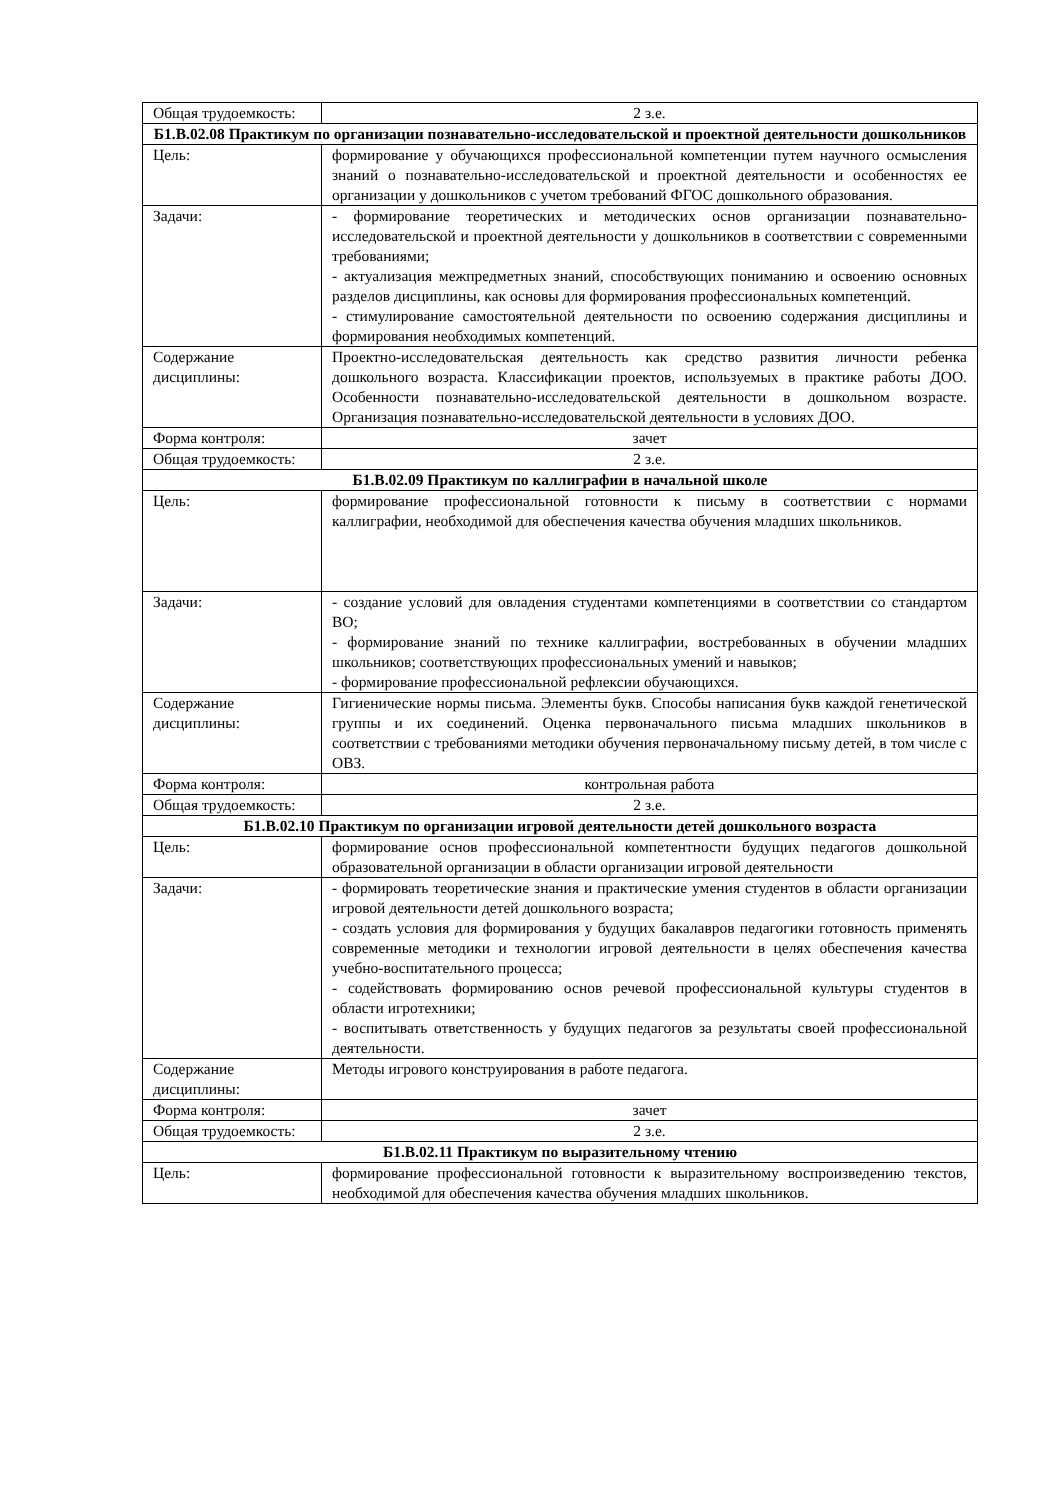| Общая трудоемкость: | 2 з.е. |
| Б1.В.02.08 Практикум по организации познавательно-исследовательской и проектной деятельности дошкольников | |
| Цель: | формирование у обучающихся профессиональной компетенции путем научного осмысления знаний о познавательно-исследовательской и проектной деятельности и особенностях ее организации у дошкольников с учетом требований ФГОС дошкольного образования. |
| Задачи: | - формирование теоретических и методических основ организации познавательно-исследовательской и проектной деятельности у дошкольников в соответствии с современными требованиями; - актуализация межпредметных знаний, способствующих пониманию и освоению основных разделов дисциплины, как основы для формирования профессиональных компетенций. - стимулирование самостоятельной деятельности по освоению содержания дисциплины и формирования необходимых компетенций. |
| Содержание дисциплины: | Проектно-исследовательская деятельность как средство развития личности ребенка дошкольного возраста. Классификации проектов, используемых в практике работы ДОО. Особенности познавательно-исследовательской деятельности в дошкольном возрасте. Организация познавательно-исследовательской деятельности в условиях ДОО. |
| Форма контроля: | зачет |
| Общая трудоемкость: | 2 з.е. |
| Б1.В.02.09 Практикум по каллиграфии в начальной школе | |
| Цель: | формирование профессиональной готовности к письму в соответствии с нормами каллиграфии, необходимой для обеспечения качества обучения младших школьников. |
| Задачи: | - создание условий для овладения студентами компетенциями в соответствии со стандартом ВО; - формирование знаний по технике каллиграфии, востребованных в обучении младших школьников; соответствующих профессиональных умений и навыков; - формирование профессиональной рефлексии обучающихся. |
| Содержание дисциплины: | Гигиенические нормы письма. Элементы букв. Способы написания букв каждой генетической группы и их соединений. Оценка первоначального письма младших школьников в соответствии с требованиями методики обучения первоначальному письму детей, в том числе с ОВЗ. |
| Форма контроля: | контрольная работа |
| Общая трудоемкость: | 2 з.е. |
| Б1.В.02.10 Практикум по организации игровой деятельности детей дошкольного возраста | |
| Цель: | формирование основ профессиональной компетентности будущих педагогов дошкольной образовательной организации в области организации игровой деятельности |
| Задачи: | - формировать теоретические знания и практические умения студентов в области организации игровой деятельности детей дошкольного возраста; - создать условия для формирования у будущих бакалавров педагогики готовность применять современные методики и технологии игровой деятельности в целях обеспечения качества учебно-воспитательного процесса; - содействовать формированию основ речевой профессиональной культуры студентов в области игротехники; - воспитывать ответственность у будущих педагогов за результаты своей профессиональной деятельности. |
| Содержание дисциплины: | Методы игрового конструирования в работе педагога. |
| Форма контроля: | зачет |
| Общая трудоемкость: | 2 з.е. |
| Б1.В.02.11 Практикум по выразительному чтению | |
| Цель: | формирование профессиональной готовности к выразительному воспроизведению текстов, необходимой для обеспечения качества обучения младших школьников. |